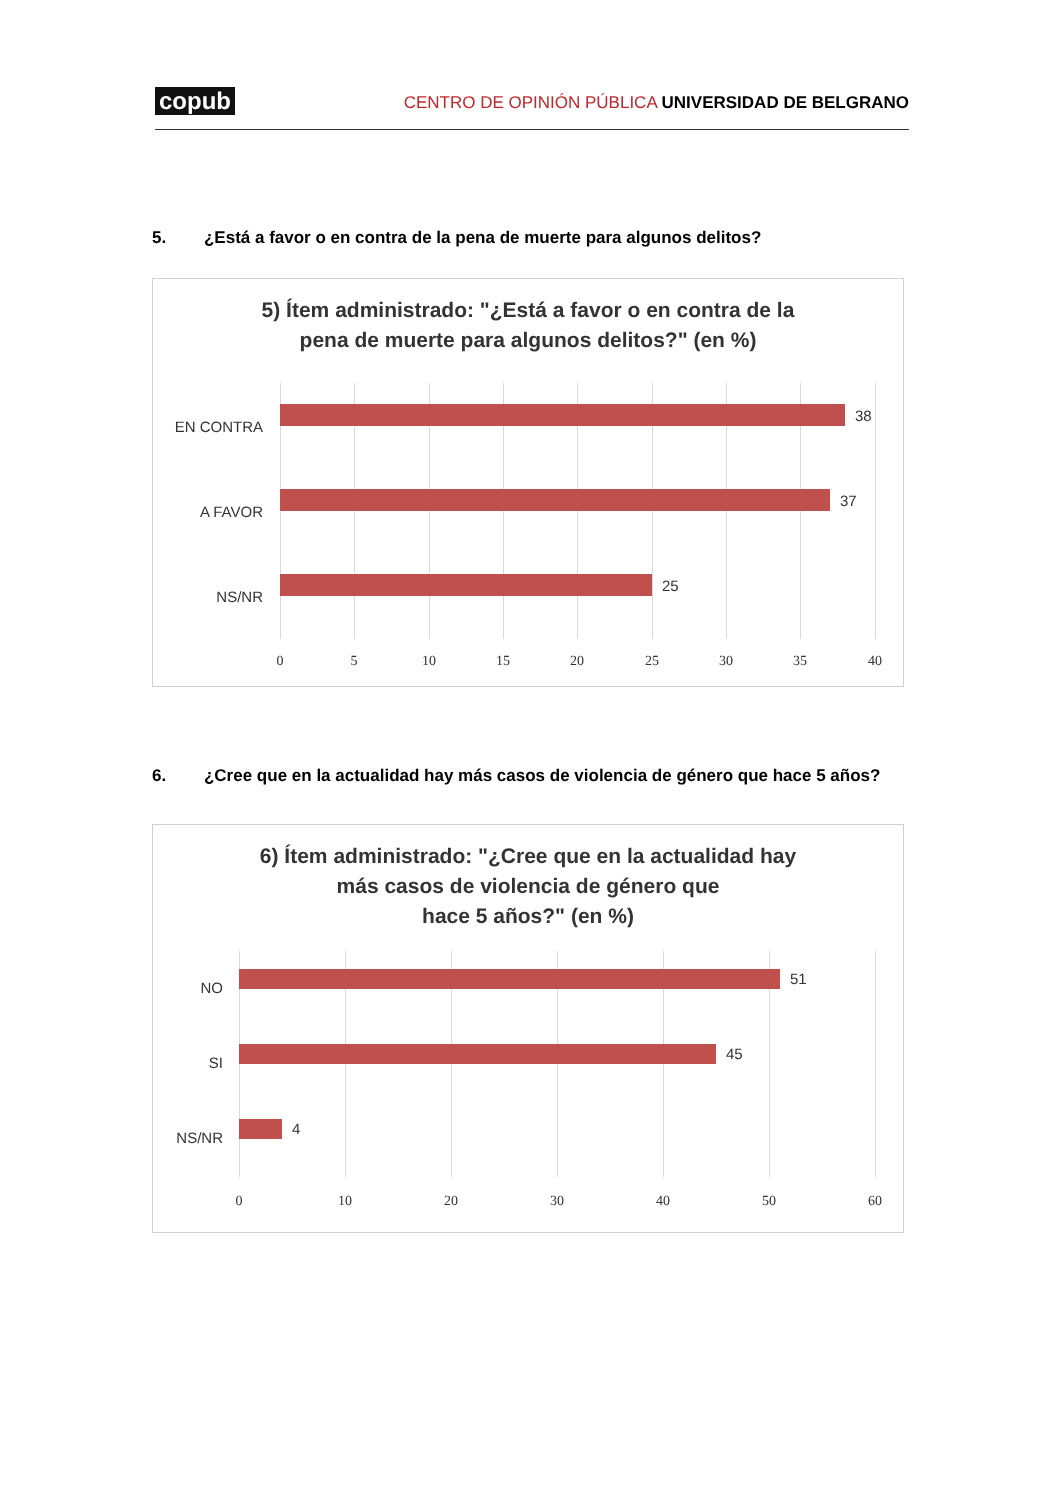copub CENTRO DE OPINIÓN PÚBLICA UNIVERSIDAD DE BELGRANO
5. ¿Está a favor o en contra de la pena de muerte para algunos delitos?
5) Ítem administrado: "¿Está a favor o en contra de la
pena de muerte para algunos delitos?" (en %)
EN CONTRA
38
A FAVOR
37
NS/NR
25
0 5 10 15 20 25 30 35 40
6. ¿Cree que en la actualidad hay más casos de violencia de género que hace 5 años?
6) Ítem administrado: "¿Cree que en la actualidad hay
más casos de violencia de género que
hace 5 años?" (en %)
NO
51
SI
45
NS/NR
4
0 10 20 30 40 50 60